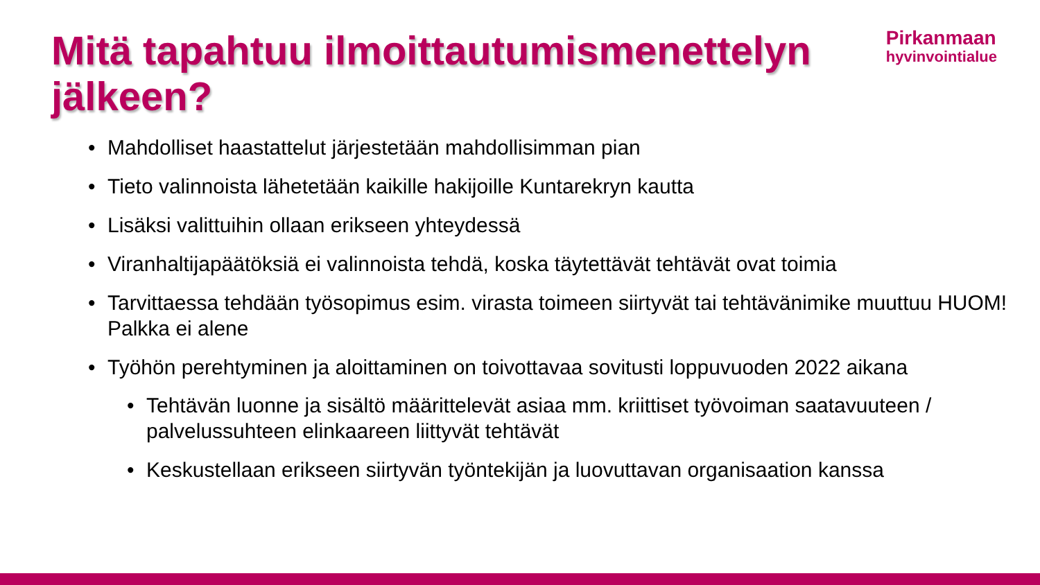Mitä tapahtuu ilmoittautumismenettelyn jälkeen?
Pirkanmaan
hyvinvointialue
• Mahdolliset haastattelut järjestetään mahdollisimman pian
• Tieto valinnoista lähetetään kaikille hakijoille Kuntarekryn kautta
• Lisäksi valittuihin ollaan erikseen yhteydessä
• Viranhaltijapäätöksiä ei valinnoista tehdä, koska täytettävät tehtävät ovat toimia
• Tarvittaessa tehdään työsopimus esim. virasta toimeen siirtyvät tai tehtävänimike muuttuu HUOM! Palkka ei alene
• Työhön perehtyminen ja aloittaminen on toivottavaa sovitusti loppuvuoden 2022 aikana
• Tehtävän luonne ja sisältö määrittelevät asiaa mm. kriittiset työvoiman saatavuuteen / palvelussuhteen elinkaareen liittyvät tehtävät
• Keskustellaan erikseen siirtyvän työntekijän ja luovuttavan organisaation kanssa